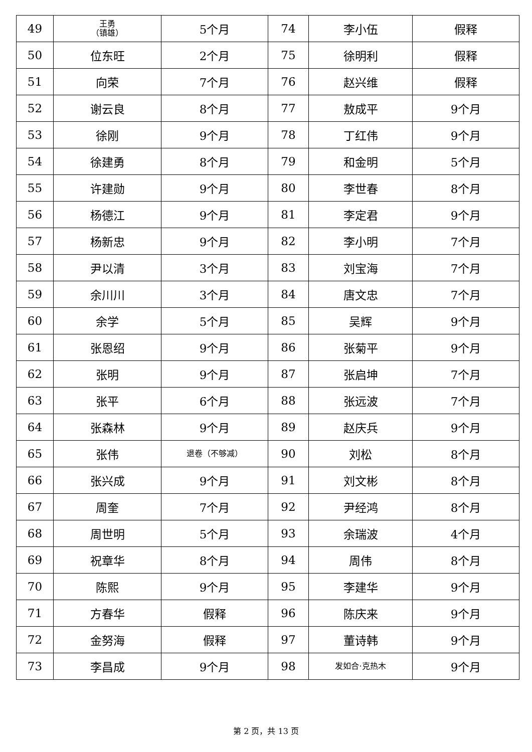| 49 | 王勇 （镇雄） | 5个月 | 74 | 李小伍 | 假释 |
| 50 | 位东旺 | 2个月 | 75 | 徐明利 | 假释 |
| 51 | 向荣 | 7个月 | 76 | 赵兴维 | 假释 |
| 52 | 谢云良 | 8个月 | 77 | 敖成平 | 9个月 |
| 53 | 徐刚 | 9个月 | 78 | 丁红伟 | 9个月 |
| 54 | 徐建勇 | 8个月 | 79 | 和金明 | 5个月 |
| 55 | 许建勋 | 9个月 | 80 | 李世春 | 8个月 |
| 56 | 杨德江 | 9个月 | 81 | 李定君 | 9个月 |
| 57 | 杨新忠 | 9个月 | 82 | 李小明 | 7个月 |
| 58 | 尹以清 | 3个月 | 83 | 刘宝海 | 7个月 |
| 59 | 余川川 | 3个月 | 84 | 唐文忠 | 7个月 |
| 60 | 余学 | 5个月 | 85 | 吴辉 | 9个月 |
| 61 | 张恩绍 | 9个月 | 86 | 张菊平 | 9个月 |
| 62 | 张明 | 9个月 | 87 | 张启坤 | 7个月 |
| 63 | 张平 | 6个月 | 88 | 张远波 | 7个月 |
| 64 | 张森林 | 9个月 | 89 | 赵庆兵 | 9个月 |
| 65 | 张伟 | 退卷（不够减） | 90 | 刘松 | 8个月 |
| 66 | 张兴成 | 9个月 | 91 | 刘文彬 | 8个月 |
| 67 | 周奎 | 7个月 | 92 | 尹经鸿 | 8个月 |
| 68 | 周世明 | 5个月 | 93 | 余瑞波 | 4个月 |
| 69 | 祝章华 | 8个月 | 94 | 周伟 | 8个月 |
| 70 | 陈熙 | 9个月 | 95 | 李建华 | 9个月 |
| 71 | 方春华 | 假释 | 96 | 陈庆来 | 9个月 |
| 72 | 金努海 | 假释 | 97 | 董诗韩 | 9个月 |
| 73 | 李昌成 | 9个月 | 98 | 发如合·克热木 | 9个月 |
第 2 页，共 13 页